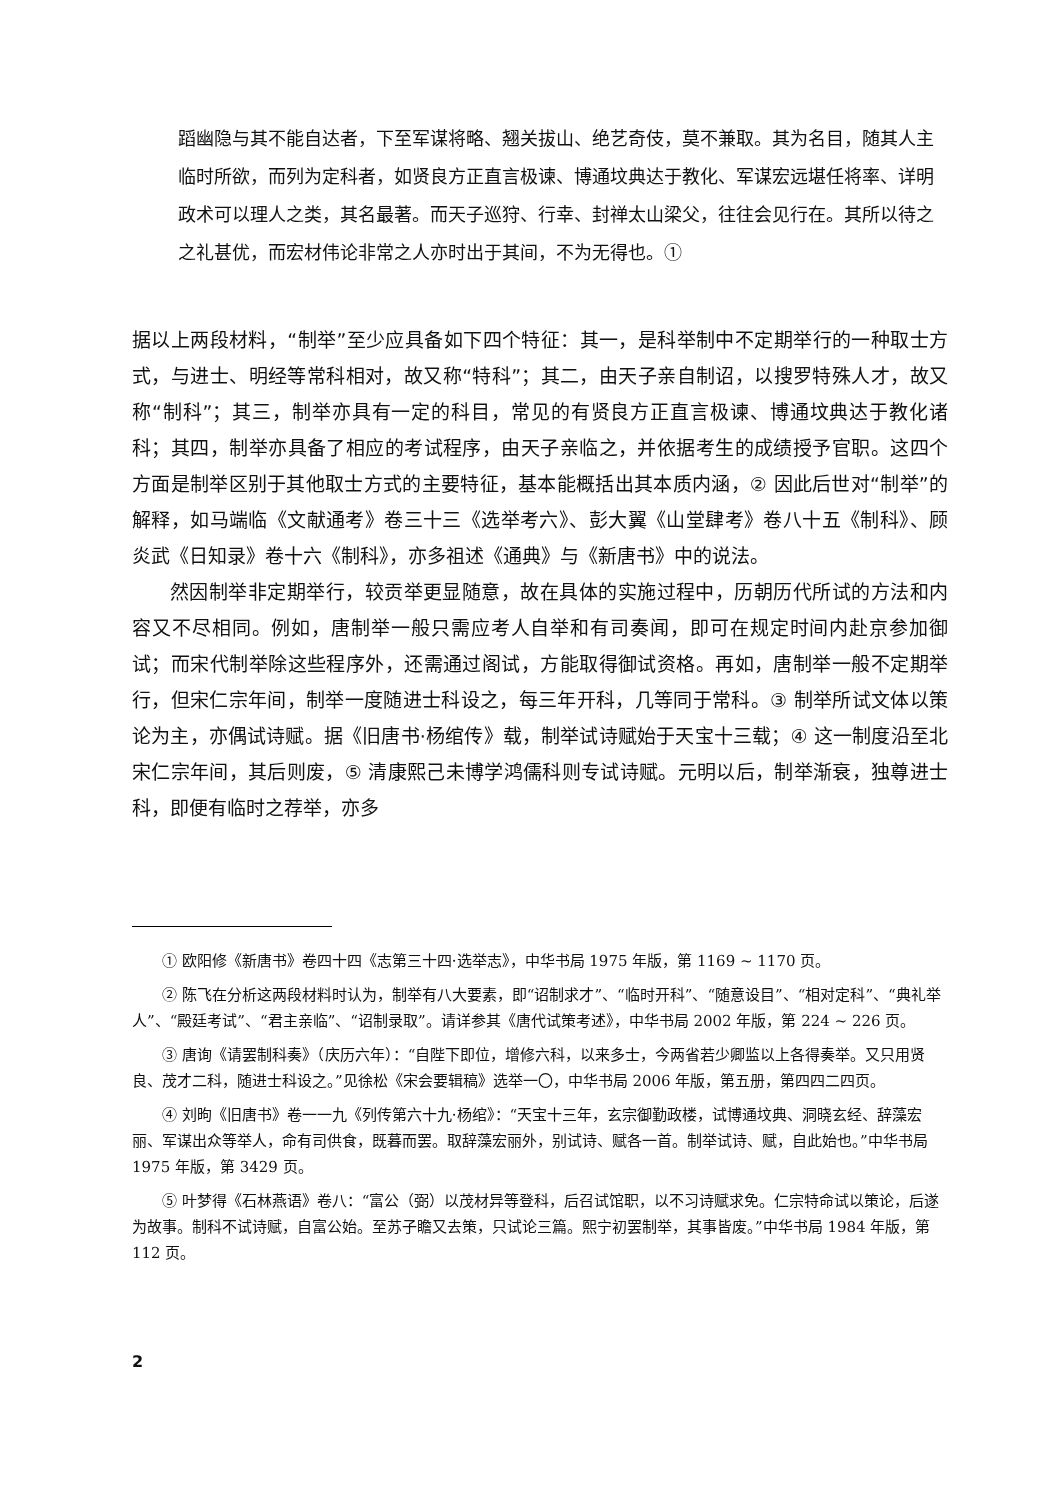蹈幽隐与其不能自达者，下至军谋将略、翘关拔山、绝艺奇伎，莫不兼取。其为名目，随其人主临时所欲，而列为定科者，如贤良方正直言极谏、博通坟典达于教化、军谋宏远堪任将率、详明政术可以理人之类，其名最著。而天子巡狩、行幸、封禅太山梁父，往往会见行在。其所以待之之礼甚优，而宏材伟论非常之人亦时出于其间，不为无得也。①
据以上两段材料，“制举”至少应具备如下四个特征：其一，是科举制中不定期举行的一种取士方式，与进士、明经等常科相对，故又称“特科”；其二，由天子亲自制诏，以搜罗特殊人才，故又称“制科”；其三，制举亦具有一定的科目，常见的有贤良方正直言极谏、博通坟典达于教化诸科；其四，制举亦具备了相应的考试程序，由天子亲临之，并依据考生的成绩授予官职。这四个方面是制举区别于其他取士方式的主要特征，基本能概括出其本质内涵，② 因此后世对“制举”的解释，如马端临《文献通考》卷三十三《选举考六》、彭大翼《山堂肆考》卷八十五《制科》、顾炎武《日知录》卷十六《制科》，亦多祖述《通典》与《新唐书》中的说法。
然因制举非定期举行，较贡举更显随意，故在具体的实施过程中，历朝历代所试的方法和内容又不尽相同。例如，唐制举一般只需应考人自举和有司奏闻，即可在规定时间内赴京参加御试；而宋代制举除这些程序外，还需通过阁试，方能取得御试资格。再如，唐制举一般不定期举行，但宋仁宗年间，制举一度随进士科设之，每三年开科，几等同于常科。③ 制举所试文体以策论为主，亦偶试诗赋。据《旧唐书·杨绾传》载，制举试诗赋始于天宝十三载；④ 这一制度沿至北宋仁宗年间，其后则废，⑤ 清康熙己未博学鸿儒科则专试诗赋。元明以后，制举渐衰，独尊进士科，即便有临时之荐举，亦多
① 欧阳修《新唐书》卷四十四《志第三十四·选举志》，中华书局 1975 年版，第 1169 ~ 1170 页。
② 陈飞在分析这两段材料时认为，制举有八大要素，即“诏制求才”、“临时开科”、“随意设目”、“相对定科”、“典礼举人”、“殿廷考试”、“君主亲临”、“诏制录取”。请详参其《唐代试策考述》，中华书局 2002 年版，第 224 ~ 226 页。
③ 唐询《请罢制科奏》（庆历六年）：“自陛下即位，增修六科，以来多士，今两省若少卿监以上各得奏举。又只用贤良、茂才二科，随进士科设之。”见徐松《宋会要辑稿》选举一〇，中华书局 2006 年版，第五册，第四四二四页。
④ 刘昫《旧唐书》卷一一九《列传第六十九·杨绾》：“天宝十三年，玄宗御勤政楼，试博通坟典、洞晓玄经、辞藻宏丽、军谋出众等举人，命有司供食，既暮而罢。取辞藻宏丽外，别试诗、赋各一首。制举试诗、赋，自此始也。”中华书局 1975 年版，第 3429 页。
⑤ 叶梦得《石林燕语》卷八：“富公（弼）以茂材异等登科，后召试馆职，以不习诗赋求免。仁宗特命试以策论，后遂为故事。制科不试诗赋，自富公始。至苏子瞻又去策，只试论三篇。熙宁初罢制举，其事皆废。”中华书局 1984 年版，第 112 页。
2